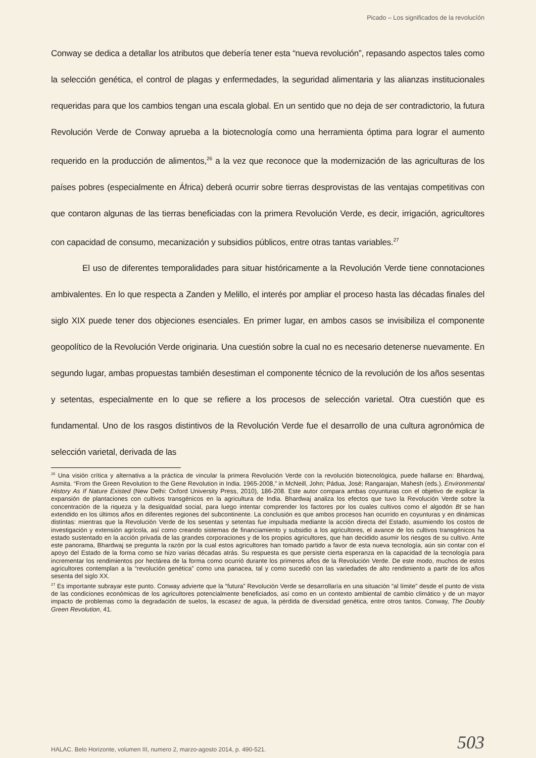Picado – Los significados de la revolucíón
Conway se dedica a detallar los atributos que debería tener esta “nueva revolución”, repasando aspectos tales como la selección genética, el control de plagas y enfermedades, la seguridad alimentaria y las alianzas institucionales requeridas para que los cambios tengan una escala global. En un sentido que no deja de ser contradictorio, la futura Revolución Verde de Conway aprueba a la biotecnología como una herramienta óptima para lograr el aumento requerido en la producción de alimentos,<sup>26</sup> a la vez que reconoce que la modernización de las agriculturas de los países pobres (especialmente en África) deberá ocurrir sobre tierras desprovistas de las ventajas competitivas con que contaron algunas de las tierras beneficiadas con la primera Revolución Verde, es decir, irrigación, agricultores con capacidad de consumo, mecanización y subsidios públicos, entre otras tantas variables.<sup>27</sup>
El uso de diferentes temporalidades para situar históricamente a la Revolución Verde tiene connotaciones ambivalentes. En lo que respecta a Zanden y Melillo, el interés por ampliar el proceso hasta las décadas finales del siglo XIX puede tener dos objeciones esenciales. En primer lugar, en ambos casos se invisibiliza el componente geopolítico de la Revolución Verde originaria. Una cuestión sobre la cual no es necesario detenerse nuevamente. En segundo lugar, ambas propuestas también desestiman el componente técnico de la revolución de los años sesentas y setentas, especialmente en lo que se refiere a los procesos de selección varietal. Otra cuestión que es fundamental. Uno de los rasgos distintivos de la Revolución Verde fue el desarrollo de una cultura agronómica de selección varietal, derivada de las
<sup>26</sup> Una visión crítica y alternativa a la práctica de vincular la primera Revolución Verde con la revolución biotecnológica, puede hallarse en: Bhardwaj, Asmita. “From the Green Revolution to the Gene Revolution in India. 1965-2008,” in McNeill, John; Pádua, José; Rangarajan, Mahesh (eds.). Environmental History As If Nature Existed (New Delhi: Oxford University Press, 2010), 186-208. Este autor compara ambas coyunturas con el objetivo de explicar la expansión de plantaciones con cultivos transgénicos en la agricultura de India. Bhardwaj analiza los efectos que tuvo la Revolución Verde sobre la concentración de la riqueza y la desigualdad social, para luego intentar comprender los factores por los cuales cultivos como el algodón Bt se han extendido en los últimos años en diferentes regiones del subcontinente. La conclusión es que ambos procesos han ocurrido en coyunturas y en dinámicas distintas: mientras que la Revolución Verde de los sesentas y setentas fue impulsada mediante la acción directa del Estado, asumiendo los costos de investigación y extensión agrícola, así como creando sistemas de financiamiento y subsidio a los agricultores, el avance de los cultivos transgénicos ha estado sustentado en la acción privada de las grandes corporaciones y de los propios agricultores, que han decidido asumir los riesgos de su cultivo. Ante este panorama, Bhardwaj se pregunta la razón por la cual estos agricultores han tomado partido a favor de esta nueva tecnología, aún sin contar con el apoyo del Estado de la forma como se hizo varias décadas atrás. Su respuesta es que persiste cierta esperanza en la capacidad de la tecnología para incrementar los rendimientos por hectárea de la forma como ocurrió durante los primeros años de la Revolución Verde. De este modo, muchos de estos agricultores contemplan a la “revolución genética” como una panacea, tal y como sucedió con las variedades de alto rendimiento a partir de los años sesenta del siglo XX.
<sup>27</sup> Es importante subrayar este punto. Conway advierte que la “futura” Revolución Verde se desarrollaría en una situación “al límite” desde el punto de vista de las condiciones económicas de los agricultores potencialmente beneficiados, así como en un contexto ambiental de cambio climático y de un mayor impacto de problemas como la degradación de suelos, la escasez de agua, la pérdida de diversidad genética, entre otros tantos. Conway, The Doubly Green Revolution, 41.
HALAC. Belo Horizonte, volumen III, numero 2, marzo-agosto 2014, p. 490-521. 503